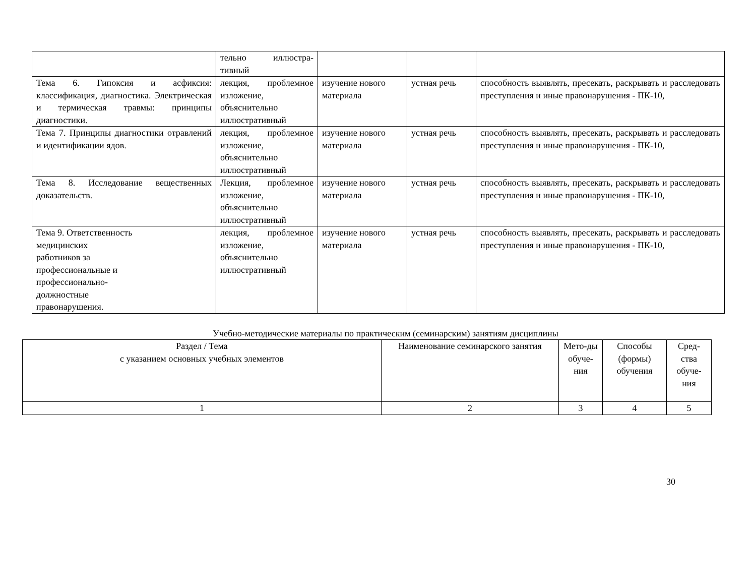| | тельно иллюстра-тивный | | | |
| Тема 6. Гипоксия и асфиксия: классификация, диагностика. Электрическая и термическая травмы: принципы диагностики. | лекция, проблемное изложение, объяснительно иллюстративный | изучение нового материала | устная речь | способность выявлять, пресекать, раскрывать и расследовать преступления и иные правонарушения - ПК-10, |
| Тема 7. Принципы диагностики отравлений и идентификации ядов. | лекция, проблемное изложение, объяснительно иллюстративный | изучение нового материала | устная речь | способность выявлять, пресекать, раскрывать и расследовать преступления и иные правонарушения - ПК-10, |
| Тема 8. Исследование вещественных доказательств. | Лекция, проблемное изложение, объяснительно иллюстративный | изучение нового материала | устная речь | способность выявлять, пресекать, раскрывать и расследовать преступления и иные правонарушения - ПК-10, |
| Тема 9. Ответственность медицинских работников за профессиональные и профессионально- должностные правонарушения. | лекция, проблемное изложение, объяснительно иллюстративный | изучение нового материала | устная речь | способность выявлять, пресекать, раскрывать и расследовать преступления и иные правонарушения - ПК-10, |
Учебно-методические материалы по практическим (семинарским) занятиям дисциплины
| Раздел / Тема с указанием основных учебных элементов | Наименование семинарского занятия | Мето-ды обуче-ния | Способы (формы) обучения | Сред-ства обуче-ния |
| --- | --- | --- | --- | --- |
| 1 | 2 | 3 | 4 | 5 |
30